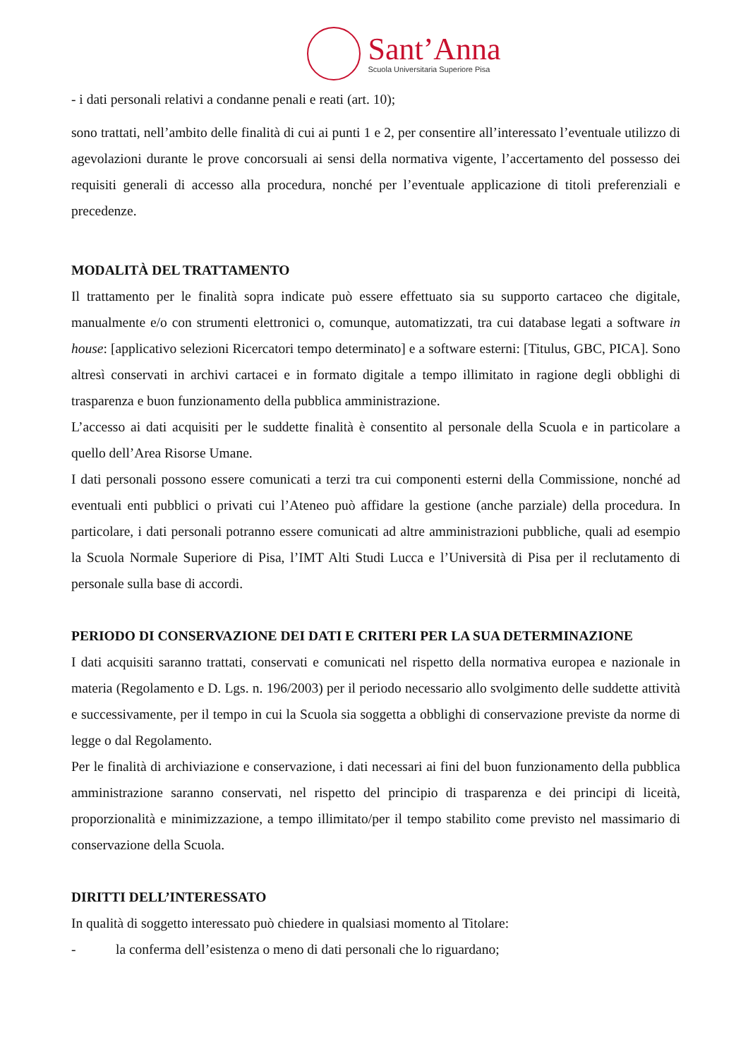Sant’Anna
Scuola Universitaria Superiore Pisa
- i dati personali relativi a condanne penali e reati (art. 10);
sono trattati, nell’ambito delle finalità di cui ai punti 1 e 2, per consentire all’interessato l’eventuale utilizzo di agevolazioni durante le prove concorsuali ai sensi della normativa vigente, l’accertamento del possesso dei requisiti generali di accesso alla procedura, nonché per l’eventuale applicazione di titoli preferenziali e precedenze.
MODALITÀ DEL TRATTAMENTO
Il trattamento per le finalità sopra indicate può essere effettuato sia su supporto cartaceo che digitale, manualmente e/o con strumenti elettronici o, comunque, automatizzati, tra cui database legati a software in house: [applicativo selezioni Ricercatori tempo determinato] e a software esterni: [Titulus, GBC, PICA]. Sono altresì conservati in archivi cartacei e in formato digitale a tempo illimitato in ragione degli obblighi di trasparenza e buon funzionamento della pubblica amministrazione.
L’accesso ai dati acquisiti per le suddette finalità è consentito al personale della Scuola e in particolare a quello dell’Area Risorse Umane.
I dati personali possono essere comunicati a terzi tra cui componenti esterni della Commissione, nonché ad eventuali enti pubblici o privati cui l’Ateneo può affidare la gestione (anche parziale) della procedura. In particolare, i dati personali potranno essere comunicati ad altre amministrazioni pubbliche, quali ad esempio la Scuola Normale Superiore di Pisa, l’IMT Alti Studi Lucca e l’Università di Pisa per il reclutamento di personale sulla base di accordi.
PERIODO DI CONSERVAZIONE DEI DATI E CRITERI PER LA SUA DETERMINAZIONE
I dati acquisiti saranno trattati, conservati e comunicati nel rispetto della normativa europea e nazionale in materia (Regolamento e D. Lgs. n. 196/2003) per il periodo necessario allo svolgimento delle suddette attività e successivamente, per il tempo in cui la Scuola sia soggetta a obblighi di conservazione previste da norme di legge o dal Regolamento.
Per le finalità di archiviazione e conservazione, i dati necessari ai fini del buon funzionamento della pubblica amministrazione saranno conservati, nel rispetto del principio di trasparenza e dei principi di liceità, proporzionalità e minimizzazione, a tempo illimitato/per il tempo stabilito come previsto nel massimario di conservazione della Scuola.
DIRITTI DELL’INTERESSATO
In qualità di soggetto interessato può chiedere in qualsiasi momento al Titolare:
- la conferma dell’esistenza o meno di dati personali che lo riguardano;